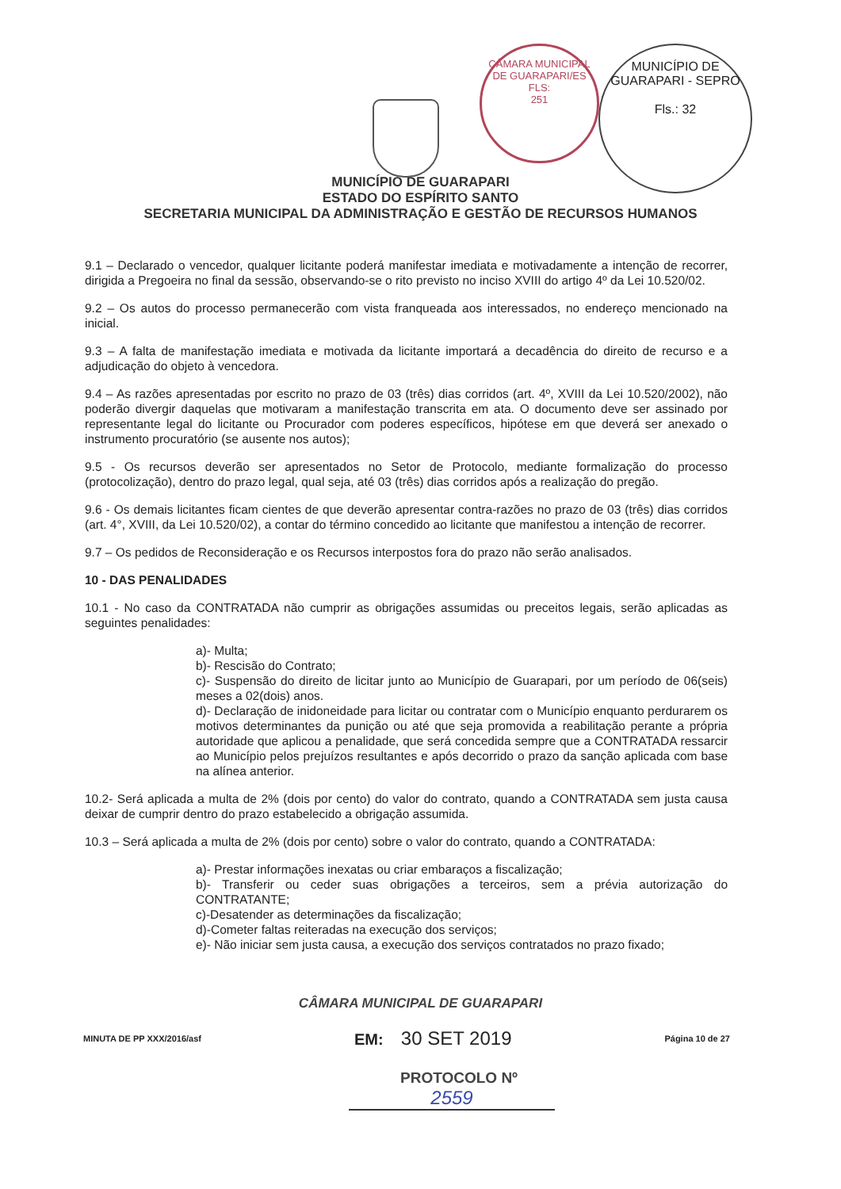CÂMARA MUNICIPAL DE GUARAPARI/ES
FLS:
251
MUNICÍPIO DE GUARAPARI - SEPRO
Fls.: 32
MUNICÍPIO DE GUARAPARI
ESTADO DO ESPÍRITO SANTO
SECRETARIA MUNICIPAL DA ADMINISTRAÇÃO E GESTÃO DE RECURSOS HUMANOS
9.1 – Declarado o vencedor, qualquer licitante poderá manifestar imediata e motivadamente a intenção de recorrer, dirigida a Pregoeira no final da sessão, observando-se o rito previsto no inciso XVIII do artigo 4º da Lei 10.520/02.
9.2 – Os autos do processo permanecerão com vista franqueada aos interessados, no endereço mencionado na inicial.
9.3 – A falta de manifestação imediata e motivada da licitante importará a decadência do direito de recurso e a adjudicação do objeto à vencedora.
9.4 – As razões apresentadas por escrito no prazo de 03 (três) dias corridos (art. 4º, XVIII da Lei 10.520/2002), não poderão divergir daquelas que motivaram a manifestação transcrita em ata. O documento deve ser assinado por representante legal do licitante ou Procurador com poderes específicos, hipótese em que deverá ser anexado o instrumento procuratório (se ausente nos autos);
9.5 - Os recursos deverão ser apresentados no Setor de Protocolo, mediante formalização do processo (protocolização), dentro do prazo legal, qual seja, até 03 (três) dias corridos após a realização do pregão.
9.6 - Os demais licitantes ficam cientes de que deverão apresentar contra-razões no prazo de 03 (três) dias corridos (art. 4°, XVIII, da Lei 10.520/02), a contar do término concedido ao licitante que manifestou a intenção de recorrer.
9.7 – Os pedidos de Reconsideração e os Recursos interpostos fora do prazo não serão analisados.
10 - DAS PENALIDADES
10.1 - No caso da CONTRATADA não cumprir as obrigações assumidas ou preceitos legais, serão aplicadas as seguintes penalidades:
a)- Multa;
b)- Rescisão do Contrato;
c)- Suspensão do direito de licitar junto ao Município de Guarapari, por um período de 06(seis) meses a 02(dois) anos.
d)- Declaração de inidoneidade para licitar ou contratar com o Município enquanto perdurarem os motivos determinantes da punição ou até que seja promovida a reabilitação perante a própria autoridade que aplicou a penalidade, que será concedida sempre que a CONTRATADA ressarcir ao Município pelos prejuízos resultantes e após decorrido o prazo da sanção aplicada com base na alínea anterior.
10.2- Será aplicada a multa de 2% (dois por cento) do valor do contrato, quando a CONTRATADA sem justa causa deixar de cumprir dentro do prazo estabelecido a obrigação assumida.
10.3 – Será aplicada a multa de 2% (dois por cento) sobre o valor do contrato, quando a CONTRATADA:
a)- Prestar informações inexatas ou criar embaraços a fiscalização;
b)- Transferir ou ceder suas obrigações a terceiros, sem a prévia autorização do CONTRATANTE;
c)-Desatender as determinações da fiscalização;
d)-Cometer faltas reiteradas na execução dos serviços;
e)- Não iniciar sem justa causa, a execução dos serviços contratados no prazo fixado;
CÂMARA MUNICIPAL DE GUARAPARI
MINUTA DE PP XXX/2016/asf EM: 30 SET 2019 Página 10 de 27
PROTOCOLO Nº
2559